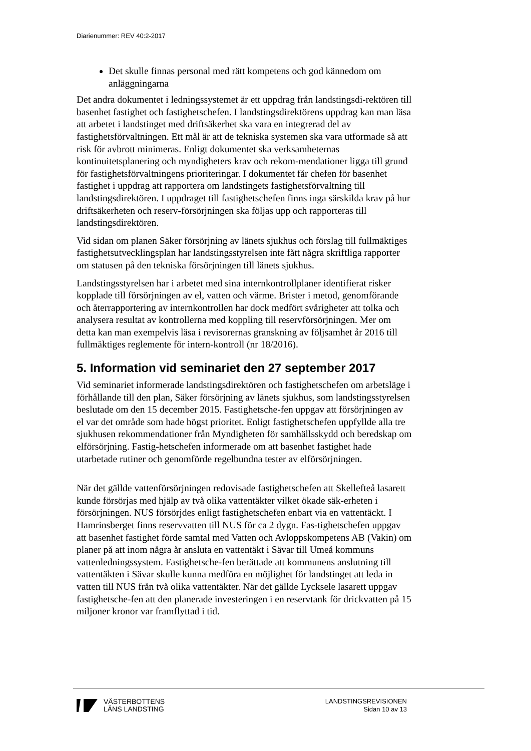Diarienummer: REV 40:2-2017
Det skulle finnas personal med rätt kompetens och god kännedom om anläggningarna
Det andra dokumentet i ledningssystemet är ett uppdrag från landstingsdi-rektören till basenhet fastighet och fastighetschefen. I landstingsdirektörens uppdrag kan man läsa att arbetet i landstinget med driftsäkerhet ska vara en integrerad del av fastighetsförvaltningen. Ett mål är att de tekniska systemen ska vara utformade så att risk för avbrott minimeras. Enligt dokumentet ska verksamheternas kontinuitetsplanering och myndigheters krav och rekom-mendationer ligga till grund för fastighetsförvaltningens prioriteringar. I dokumentet får chefen för basenhet fastighet i uppdrag att rapportera om landstingets fastighetsförvaltning till landstingsdirektören. I uppdraget till fastighetschefen finns inga särskilda krav på hur driftsäkerheten och reserv-försörjningen ska följas upp och rapporteras till landstingsdirektören.
Vid sidan om planen Säker försörjning av länets sjukhus och förslag till fullmäktiges fastighetsutvecklingsplan har landstingsstyrelsen inte fått några skriftliga rapporter om statusen på den tekniska försörjningen till länets sjukhus.
Landstingsstyrelsen har i arbetet med sina internkontrollplaner identifierat risker kopplade till försörjningen av el, vatten och värme. Brister i metod, genomförande och återrapportering av internkontrollen har dock medfört svårigheter att tolka och analysera resultat av kontrollerna med koppling till reservförsörjningen. Mer om detta kan man exempelvis läsa i revisorernas granskning av följsamhet år 2016 till fullmäktiges reglemente för intern-kontroll (nr 18/2016).
5. Information vid seminariet den 27 september 2017
Vid seminariet informerade landstingsdirektören och fastighetschefen om arbetsläge i förhållande till den plan, Säker försörjning av länets sjukhus, som landstingsstyrelsen beslutade om den 15 december 2015. Fastighetsche-fen uppgav att försörjningen av el var det område som hade högst prioritet. Enligt fastighetschefen uppfyllde alla tre sjukhusen rekommendationer från Myndigheten för samhällsskydd och beredskap om elförsörjning. Fastig-hetschefen informerade om att basenhet fastighet hade utarbetade rutiner och genomförde regelbundna tester av elförsörjningen.
När det gällde vattenförsörjningen redovisade fastighetschefen att Skellefteå lasarett kunde försörjas med hjälp av två olika vattentäkter vilket ökade säk-erheten i försörjningen. NUS försörjdes enligt fastighetschefen enbart via en vattentäckt. I Hamrinsberget finns reservvatten till NUS för ca 2 dygn. Fas-tighetschefen uppgav att basenhet fastighet förde samtal med Vatten och Avloppskompetens AB (Vakin) om planer på att inom några år ansluta en vattentäkt i Sävar till Umeå kommuns vattenledningssystem. Fastighetsche-fen berättade att kommunens anslutning till vattentäkten i Sävar skulle kunna medföra en möjlighet för landstinget att leda in vatten till NUS från två olika vattentäkter. När det gällde Lycksele lasarett uppgav fastighetsche-fen att den planerade investeringen i en reservtank för drickvatten på 15 miljoner kronor var framflyttad i tid.
VÄSTERBOTTENS
LÄNS LANDSTING
LANDSTINGSREVISIONEN
Sidan 10 av 13